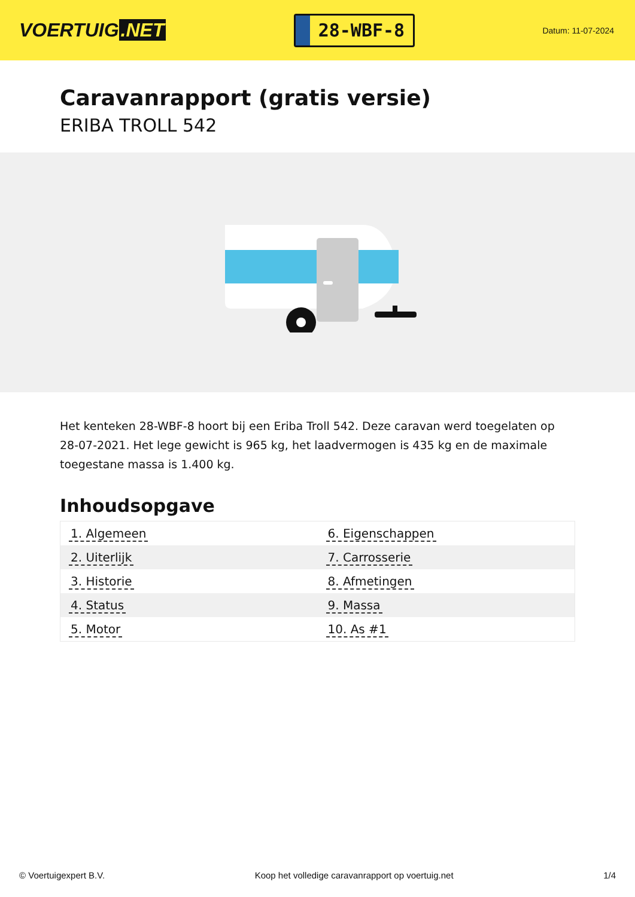VOERTUIG.NET
28-WBF-8
Datum: 11-07-2024
Caravanrapport (gratis versie)
ERIBA TROLL 542
Het kenteken 28-WBF-8 hoort bij een Eriba Troll 542. Deze caravan werd toegelaten op 28-07-2021. Het lege gewicht is 965 kg, het laadvermogen is 435 kg en de maximale toegestane massa is 1.400 kg.
Inhoudsopgave
| 1. Algemeen | 6. Eigenschappen |
| 2. Uiterlijk | 7. Carrosserie |
| 3. Historie | 8. Afmetingen |
| 4. Status | 9. Massa |
| 5. Motor | 10. As #1 |
© Voertuigexpert B.V. Koop het volledige caravanrapport op voertuig.net 1/4